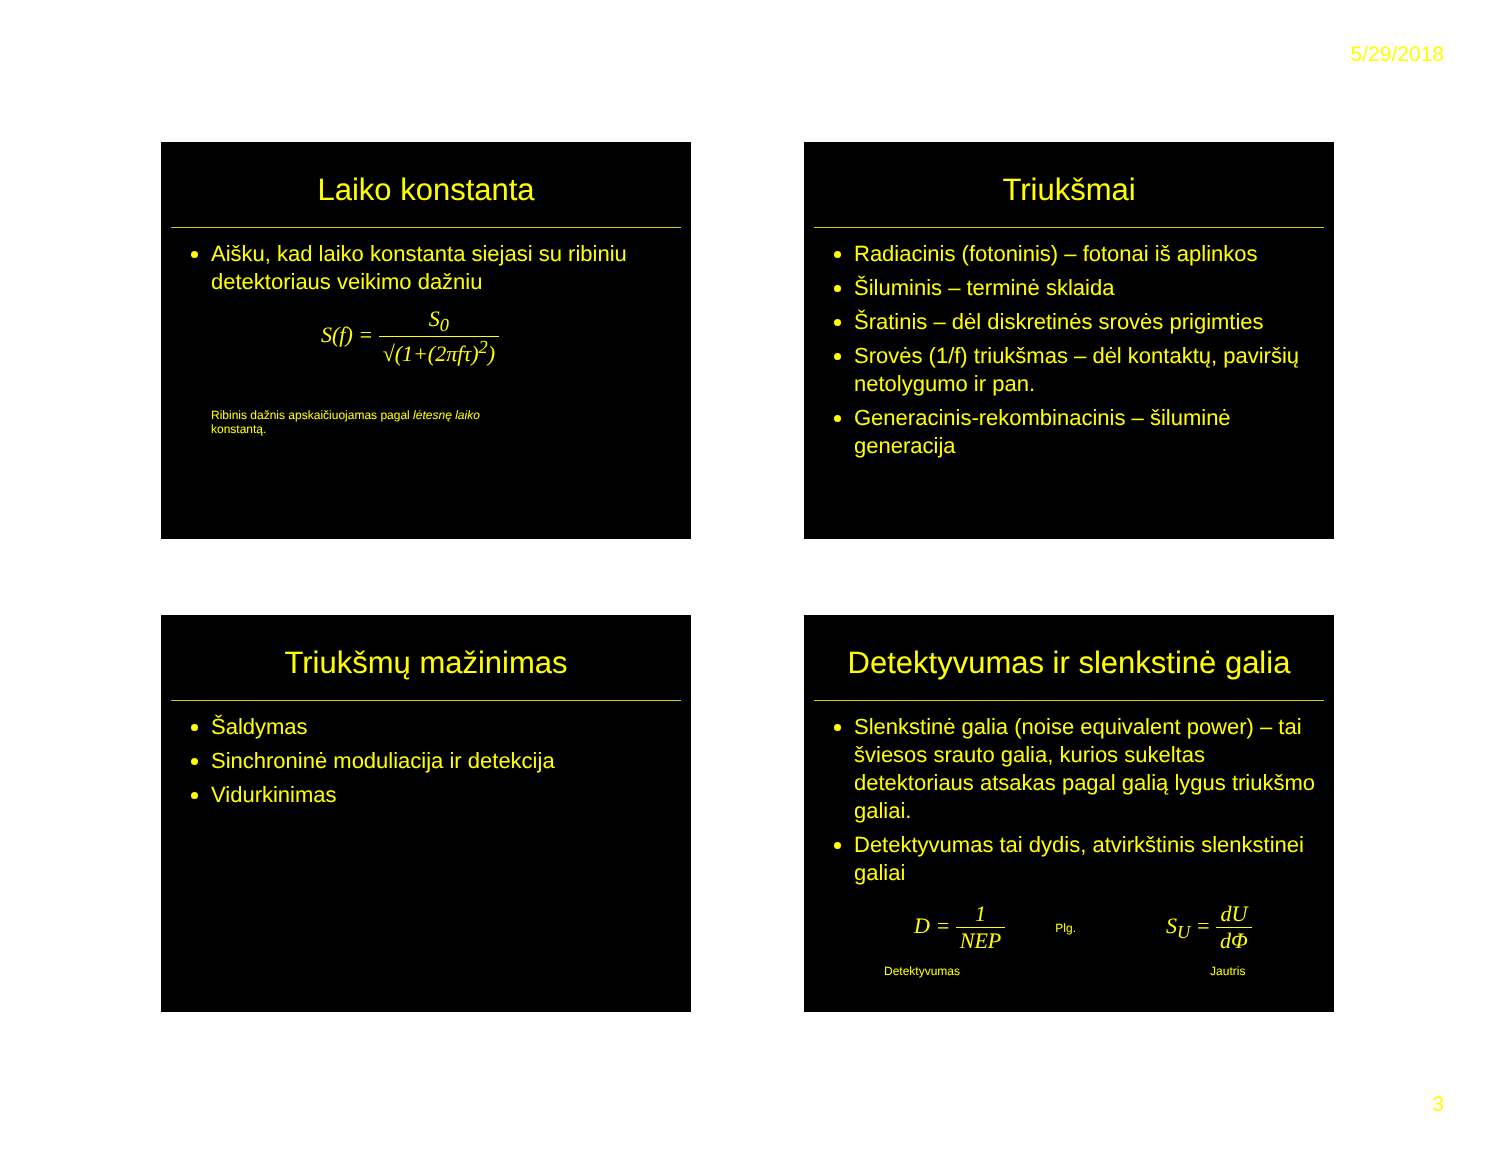5/29/2018
Laiko konstanta
Aišku, kad laiko konstanta siejasi su ribiniu detektoriaus veikimo dažniu
S(f) = S<sub>0</sub> √(1+(2πfτ)<sup>2</sup>)
Ribinis dažnis apskaičiuojamas pagal lėtesnę laiko konstantą.
Triukšmai
Radiacinis (fotoninis) – fotonai iš aplinkos
Šiluminis – terminė sklaida
Šratinis – dėl diskretinės srovės prigimties
Srovės (1/f) triukšmas – dėl kontaktų, paviršių netolygumo ir pan.
Generacinis-rekombinacinis – šiluminė generacija
Triukšmų mažinimas
Šaldymas
Sinchroninė moduliacija ir detekcija
Vidurkinimas
Detektyvumas ir slenkstinė galia
Slenkstinė galia (noise equivalent power) – tai šviesos srauto galia, kurios sukeltas detektoriaus atsakas pagal galią lygus triukšmo galiai.
Detektyvumas tai dydis, atvirkštinis slenkstinei galiai
D = 1 NEP
Plg.
S<sub>U</sub> = dU dΦ
Detektyvumas Jautris
3